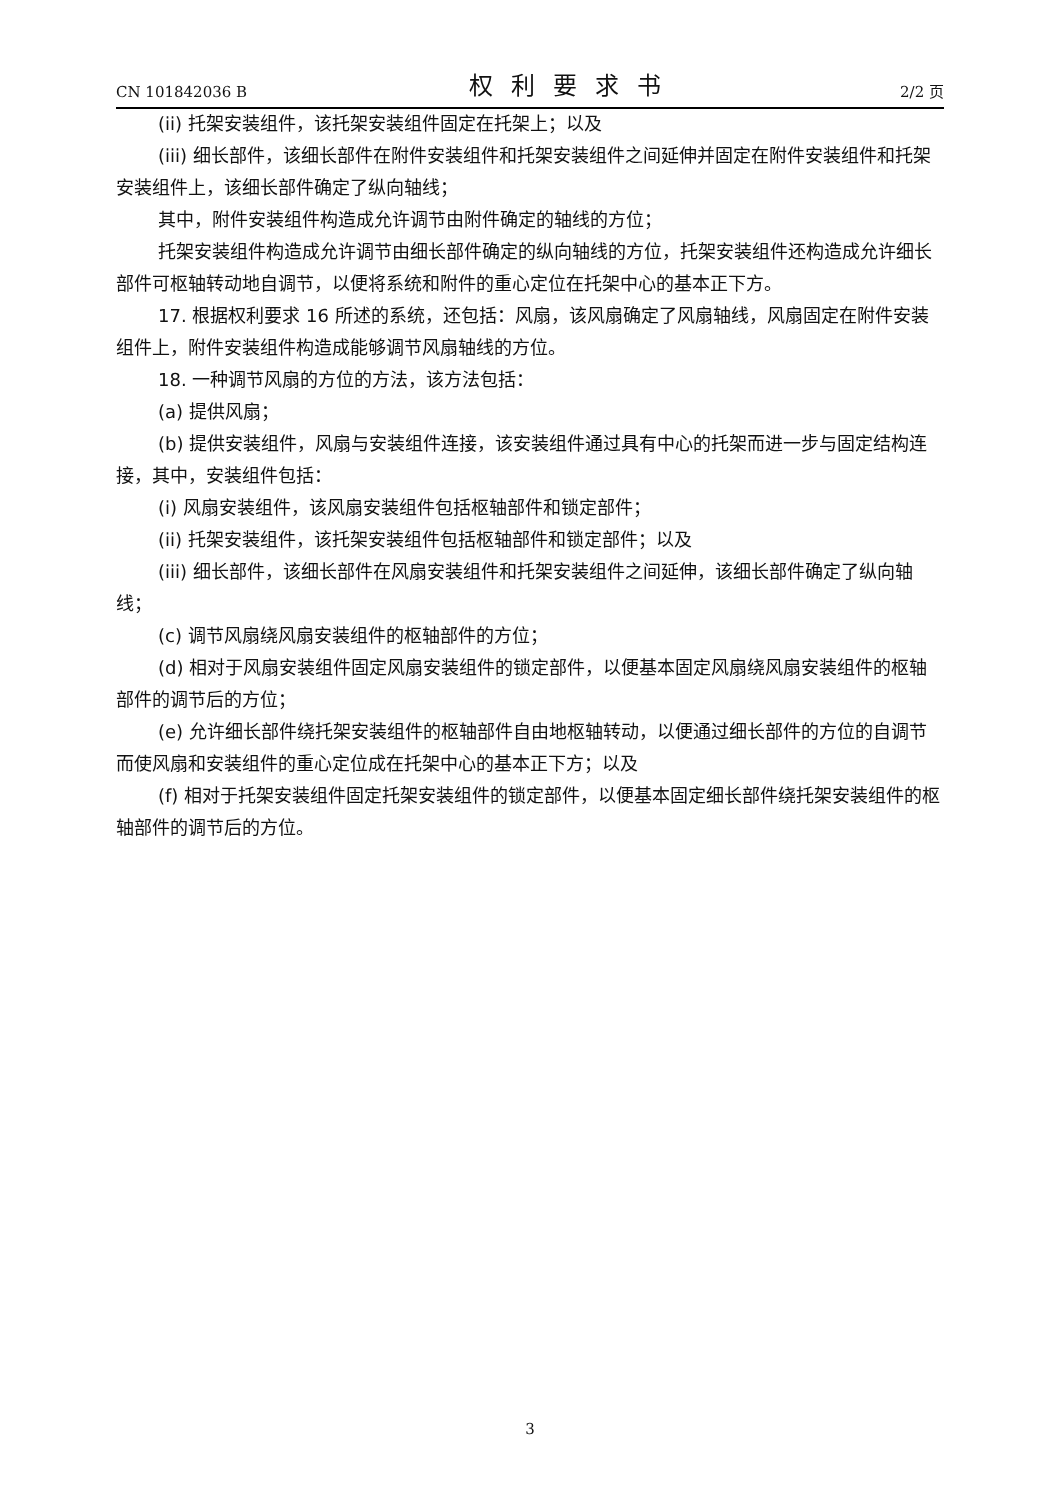CN 101842036 B 权利要求书 2/2 页
(ii) 托架安装组件，该托架安装组件固定在托架上；以及
(iii) 细长部件，该细长部件在附件安装组件和托架安装组件之间延伸并固定在附件安装组件和托架安装组件上，该细长部件确定了纵向轴线；
其中，附件安装组件构造成允许调节由附件确定的轴线的方位；
托架安装组件构造成允许调节由细长部件确定的纵向轴线的方位，托架安装组件还构造成允许细长部件可枢轴转动地自调节，以便将系统和附件的重心定位在托架中心的基本正下方。
17. 根据权利要求 16 所述的系统，还包括：风扇，该风扇确定了风扇轴线，风扇固定在附件安装组件上，附件安装组件构造成能够调节风扇轴线的方位。
18. 一种调节风扇的方位的方法，该方法包括：
(a) 提供风扇；
(b) 提供安装组件，风扇与安装组件连接，该安装组件通过具有中心的托架而进一步与固定结构连接，其中，安装组件包括：
(i) 风扇安装组件，该风扇安装组件包括枢轴部件和锁定部件；
(ii) 托架安装组件，该托架安装组件包括枢轴部件和锁定部件；以及
(iii) 细长部件，该细长部件在风扇安装组件和托架安装组件之间延伸，该细长部件确定了纵向轴线；
(c) 调节风扇绕风扇安装组件的枢轴部件的方位；
(d) 相对于风扇安装组件固定风扇安装组件的锁定部件，以便基本固定风扇绕风扇安装组件的枢轴部件的调节后的方位；
(e) 允许细长部件绕托架安装组件的枢轴部件自由地枢轴转动，以便通过细长部件的方位的自调节而使风扇和安装组件的重心定位成在托架中心的基本正下方；以及
(f) 相对于托架安装组件固定托架安装组件的锁定部件，以便基本固定细长部件绕托架安装组件的枢轴部件的调节后的方位。
3